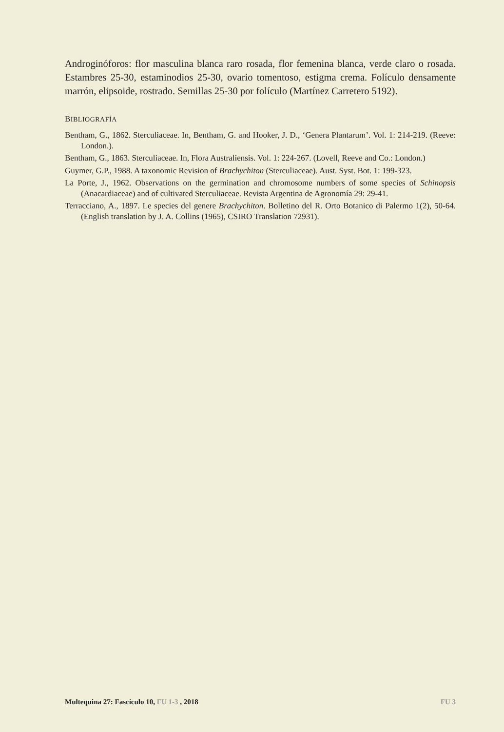Androginóforos: flor masculina blanca raro rosada, flor femenina blanca, verde claro o rosada. Estambres 25-30, estaminodios 25-30, ovario tomentoso, estigma crema. Folículo densamente marrón, elipsoide, rostrado. Semillas 25-30 por folículo (Martínez Carretero 5192).
BIBLIOGRAFÍA
Bentham, G., 1862. Sterculiaceae. In, Bentham, G. and Hooker, J. D., ‘Genera Plantarum’. Vol. 1: 214-219. (Reeve: London.).
Bentham, G., 1863. Sterculiaceae. In, Flora Australiensis. Vol. 1: 224-267. (Lovell, Reeve and Co.: London.)
Guymer, G.P., 1988. A taxonomic Revision of Brachychiton (Sterculiaceae). Aust. Syst. Bot. 1: 199-323.
La Porte, J., 1962. Observations on the germination and chromosome numbers of some species of Schinopsis (Anacardiaceae) and of cultivated Sterculiaceae. Revista Argentina de Agronomía 29: 29-41.
Terracciano, A., 1897. Le species del genere Brachychiton. Bolletino del R. Orto Botanico di Palermo 1(2), 50-64. (English translation by J. A. Collins (1965), CSIRO Translation 72931).
Multequina 27: Fascículo 10, FU 1-3 , 2018 FU 3